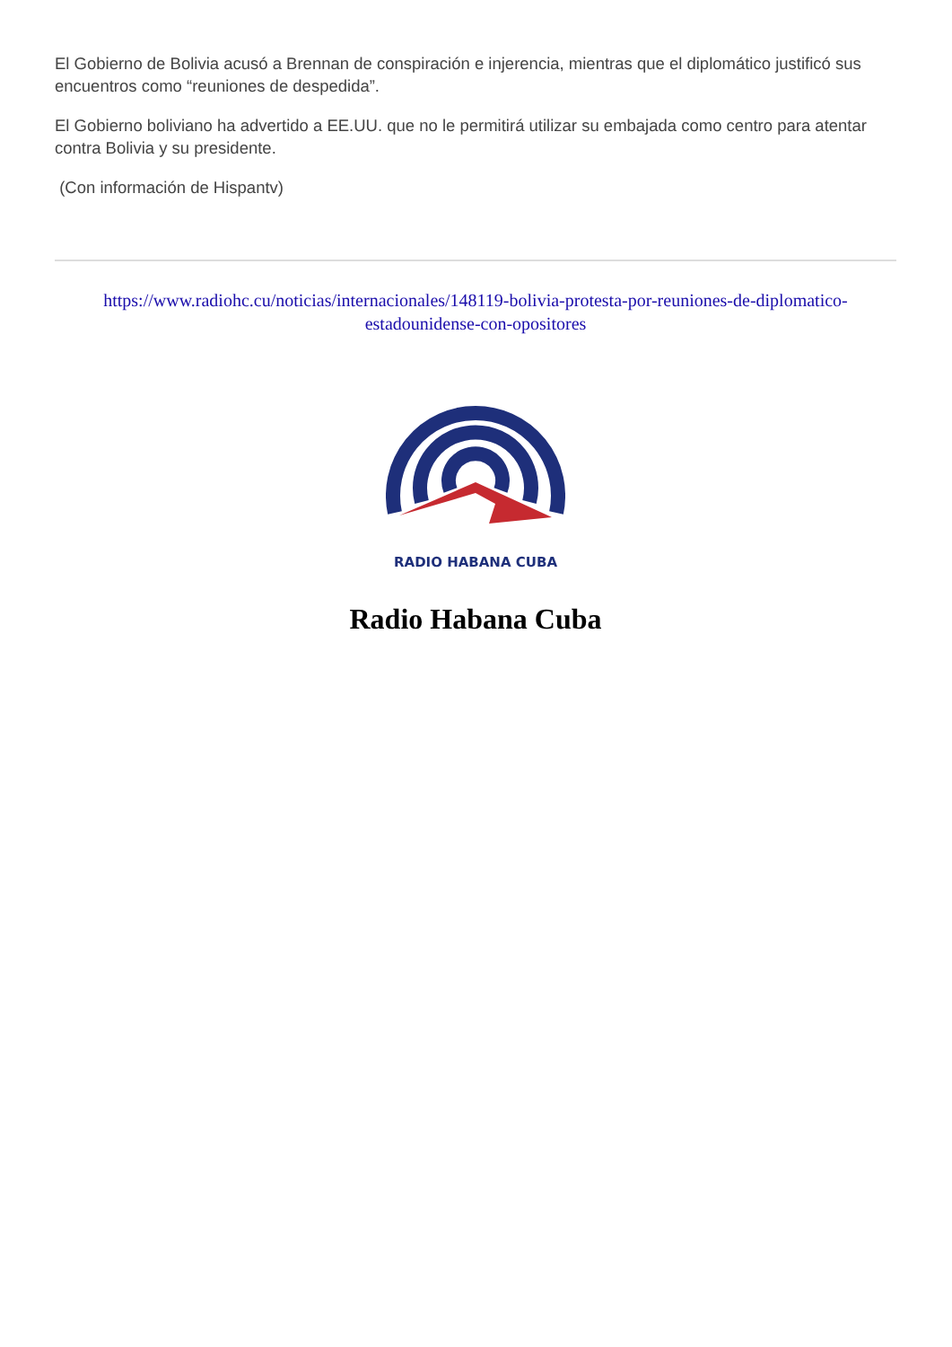El Gobierno de Bolivia acusó a Brennan de conspiración e injerencia, mientras que el diplomático justificó sus encuentros como “reuniones de despedida”.
El Gobierno boliviano ha advertido a EE.UU. que no le permitirá utilizar su embajada como centro para atentar contra Bolivia y su presidente.
(Con información de Hispantv)
https://www.radiohc.cu/noticias/internacionales/148119-bolivia-protesta-por-reuniones-de-diplomatico-estadounidense-con-opositores
RADIO HABANA CUBA
Radio Habana Cuba